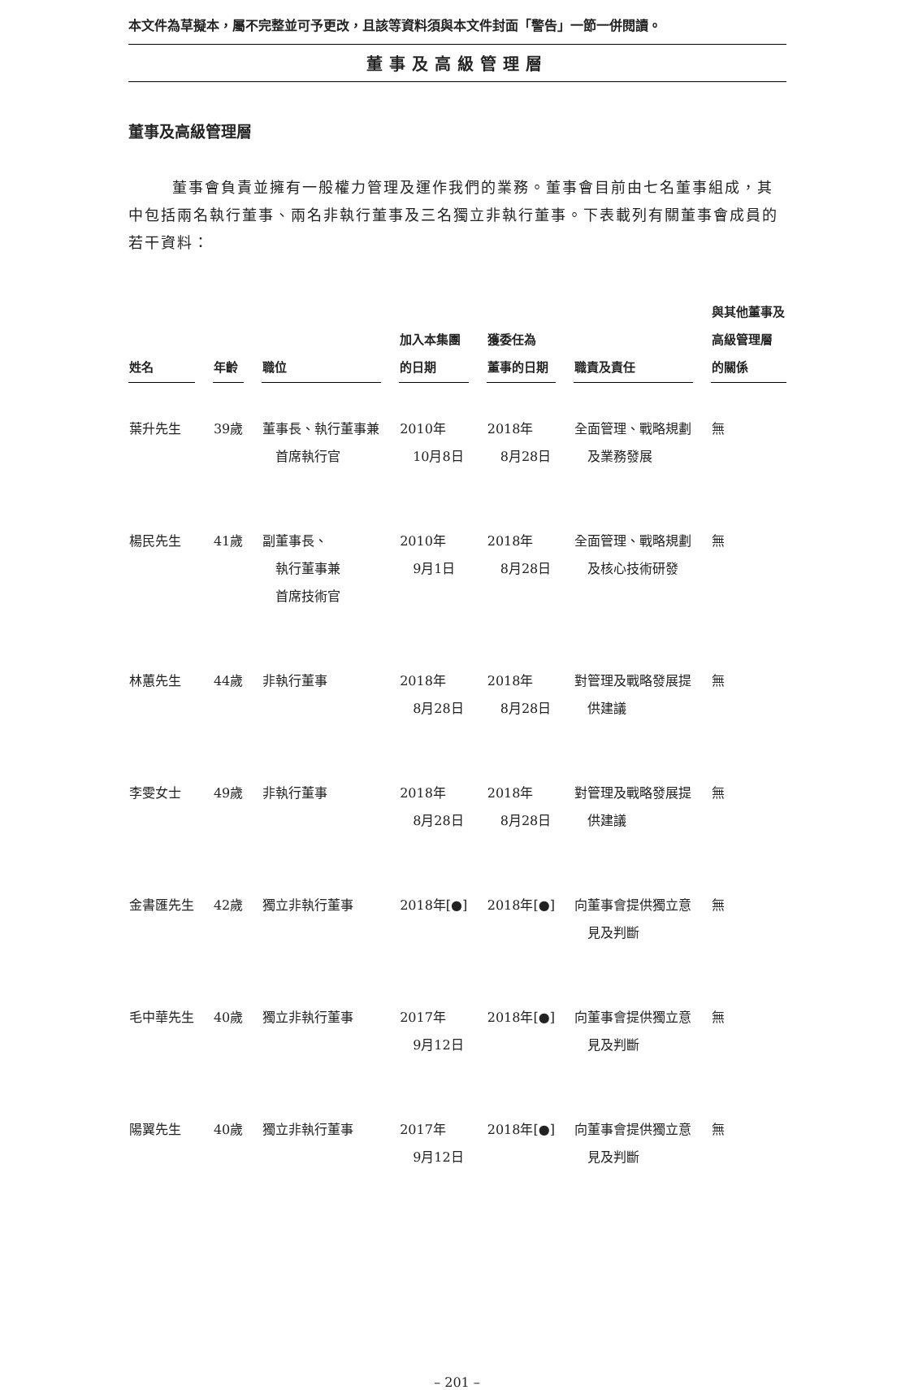本文件為草擬本，屬不完整並可予更改，且該等資料須與本文件封面「警告」一節一併閱讀。
董事及高級管理層
董事及高級管理層
董事會負責並擁有一般權力管理及運作我們的業務。董事會目前由七名董事組成，其中包括兩名執行董事、兩名非執行董事及三名獨立非執行董事。下表載列有關董事會成員的若干資料：
| 姓名 | 年齡 | 職位 | 加入本集團 的日期 | 獲委任為 董事的日期 | 職責及責任 | 與其他董事及 高級管理層 的關係 |
| --- | --- | --- | --- | --- | --- | --- |
| 葉升先生 | 39歲 | 董事長、執行董事兼 首席執行官 | 2010年 10月8日 | 2018年 8月28日 | 全面管理、戰略規劃 及業務發展 | 無 |
| 楊民先生 | 41歲 | 副董事長、 執行董事兼 首席技術官 | 2010年 9月1日 | 2018年 8月28日 | 全面管理、戰略規劃 及核心技術研發 | 無 |
| 林蕙先生 | 44歲 | 非執行董事 | 2018年 8月28日 | 2018年 8月28日 | 對管理及戰略發展提 供建議 | 無 |
| 李雯女士 | 49歲 | 非執行董事 | 2018年 8月28日 | 2018年 8月28日 | 對管理及戰略發展提 供建議 | 無 |
| 金書匯先生 | 42歲 | 獨立非執行董事 | 2018年[●] | 2018年[●] | 向董事會提供獨立意 見及判斷 | 無 |
| 毛中華先生 | 40歲 | 獨立非執行董事 | 2017年 9月12日 | 2018年[●] | 向董事會提供獨立意 見及判斷 | 無 |
| 陽翼先生 | 40歲 | 獨立非執行董事 | 2017年 9月12日 | 2018年[●] | 向董事會提供獨立意 見及判斷 | 無 |
– 201 –